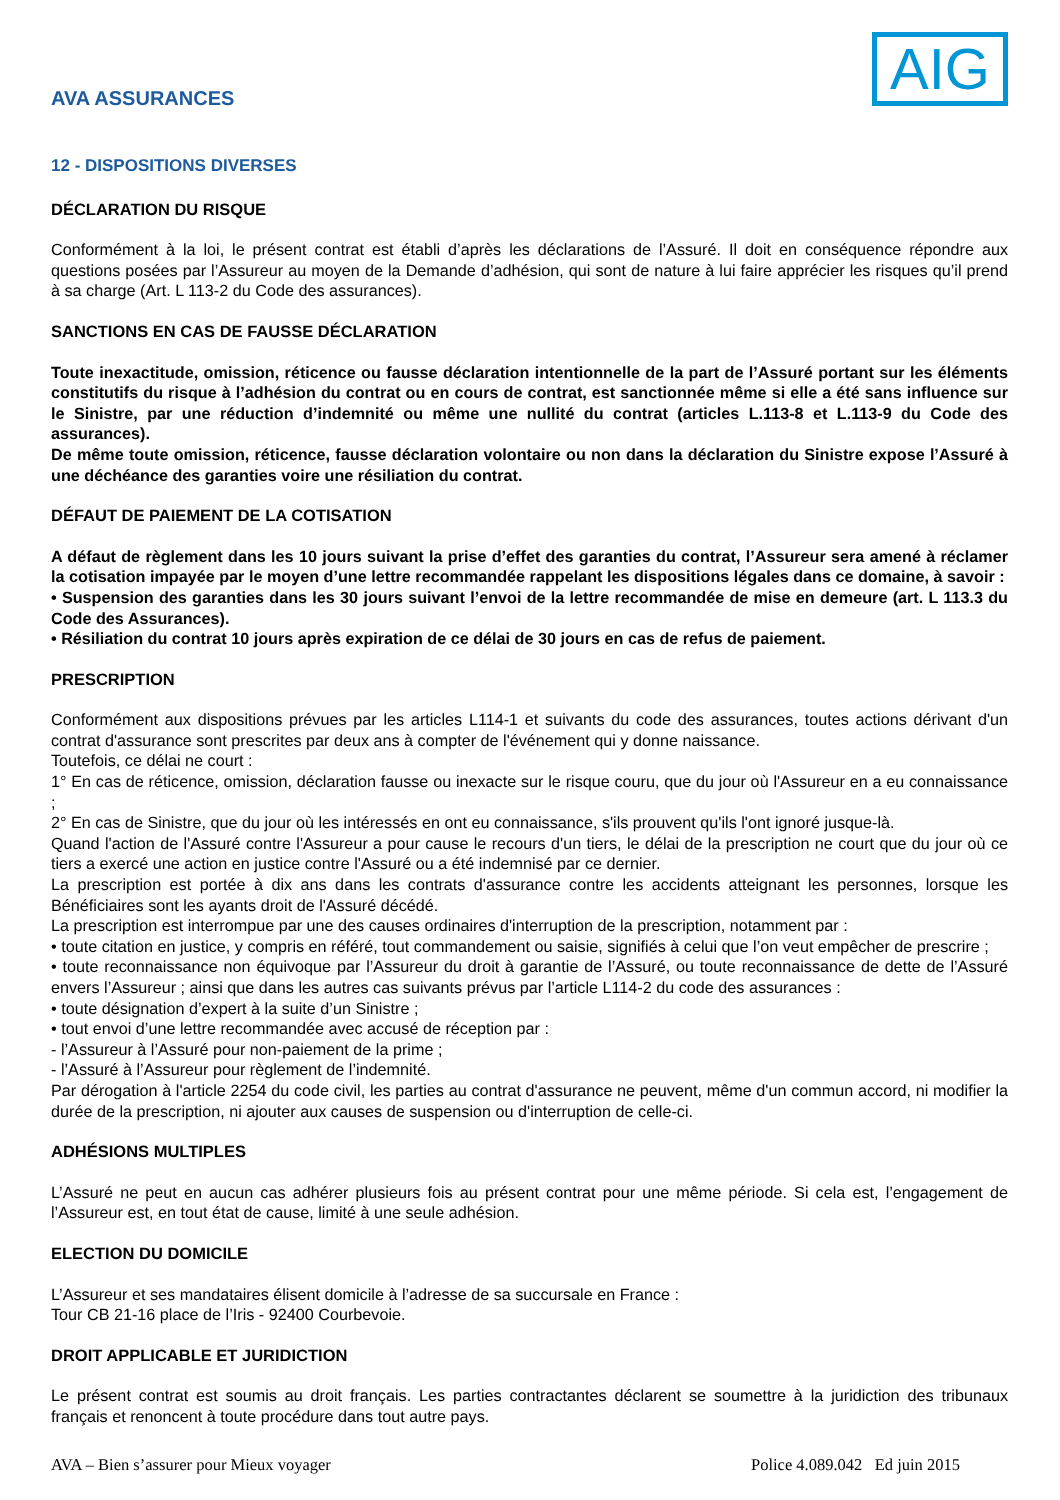AVA ASSURANCES
AIG
12 - DISPOSITIONS DIVERSES
DÉCLARATION DU RISQUE
Conformément à la loi, le présent contrat est établi d’après les déclarations de l’Assuré. Il doit en conséquence répondre aux questions posées par l’Assureur au moyen de la Demande d’adhésion, qui sont de nature à lui faire apprécier les risques qu’il prend à sa charge (Art. L 113-2 du Code des assurances).
SANCTIONS EN CAS DE FAUSSE DÉCLARATION
Toute inexactitude, omission, réticence ou fausse déclaration intentionnelle de la part de l’Assuré portant sur les éléments constitutifs du risque à l’adhésion du contrat ou en cours de contrat, est sanctionnée même si elle a été sans influence sur le Sinistre, par une réduction d’indemnité ou même une nullité du contrat (articles L.113-8 et L.113-9 du Code des assurances).
De même toute omission, réticence, fausse déclaration volontaire ou non dans la déclaration du Sinistre expose l’Assuré à une déchéance des garanties voire une résiliation du contrat.
DÉFAUT DE PAIEMENT DE LA COTISATION
A défaut de règlement dans les 10 jours suivant la prise d’effet des garanties du contrat, l’Assureur sera amené à réclamer la cotisation impayée par le moyen d’une lettre recommandée rappelant les dispositions légales dans ce domaine, à savoir :
• Suspension des garanties dans les 30 jours suivant l’envoi de la lettre recommandée de mise en demeure (art. L 113.3 du Code des Assurances).
• Résiliation du contrat 10 jours après expiration de ce délai de 30 jours en cas de refus de paiement.
PRESCRIPTION
Conformément aux dispositions prévues par les articles L114-1 et suivants du code des assurances, toutes actions dérivant d'un contrat d'assurance sont prescrites par deux ans à compter de l'événement qui y donne naissance.
Toutefois, ce délai ne court :
1° En cas de réticence, omission, déclaration fausse ou inexacte sur le risque couru, que du jour où l'Assureur en a eu connaissance ;
2° En cas de Sinistre, que du jour où les intéressés en ont eu connaissance, s'ils prouvent qu'ils l'ont ignoré jusque-là.
Quand l'action de l'Assuré contre l'Assureur a pour cause le recours d'un tiers, le délai de la prescription ne court que du jour où ce tiers a exercé une action en justice contre l'Assuré ou a été indemnisé par ce dernier.
La prescription est portée à dix ans dans les contrats d'assurance contre les accidents atteignant les personnes, lorsque les Bénéficiaires sont les ayants droit de l'Assuré décédé.
La prescription est interrompue par une des causes ordinaires d'interruption de la prescription, notamment par :
• toute citation en justice, y compris en référé, tout commandement ou saisie, signifiés à celui que l’on veut empêcher de prescrire ;
• toute reconnaissance non équivoque par l’Assureur du droit à garantie de l’Assuré, ou toute reconnaissance de dette de l’Assuré envers l’Assureur ; ainsi que dans les autres cas suivants prévus par l’article L114-2 du code des assurances :
• toute désignation d’expert à la suite d’un Sinistre ;
• tout envoi d’une lettre recommandée avec accusé de réception par :
- l’Assureur à l’Assuré pour non-paiement de la prime ;
- l’Assuré à l’Assureur pour règlement de l’indemnité.
Par dérogation à l'article 2254 du code civil, les parties au contrat d'assurance ne peuvent, même d'un commun accord, ni modifier la durée de la prescription, ni ajouter aux causes de suspension ou d'interruption de celle-ci.
ADHÉSIONS MULTIPLES
L’Assuré ne peut en aucun cas adhérer plusieurs fois au présent contrat pour une même période. Si cela est, l’engagement de l’Assureur est, en tout état de cause, limité à une seule adhésion.
ELECTION DU DOMICILE
L’Assureur et ses mandataires élisent domicile à l’adresse de sa succursale en France :
Tour CB 21-16 place de l’Iris - 92400 Courbevoie.
DROIT APPLICABLE ET JURIDICTION
Le présent contrat est soumis au droit français. Les parties contractantes déclarent se soumettre à la juridiction des tribunaux français et renoncent à toute procédure dans tout autre pays.
AVA – Bien s’assurer pour Mieux voyager Police 4.089.042 Ed juin 2015